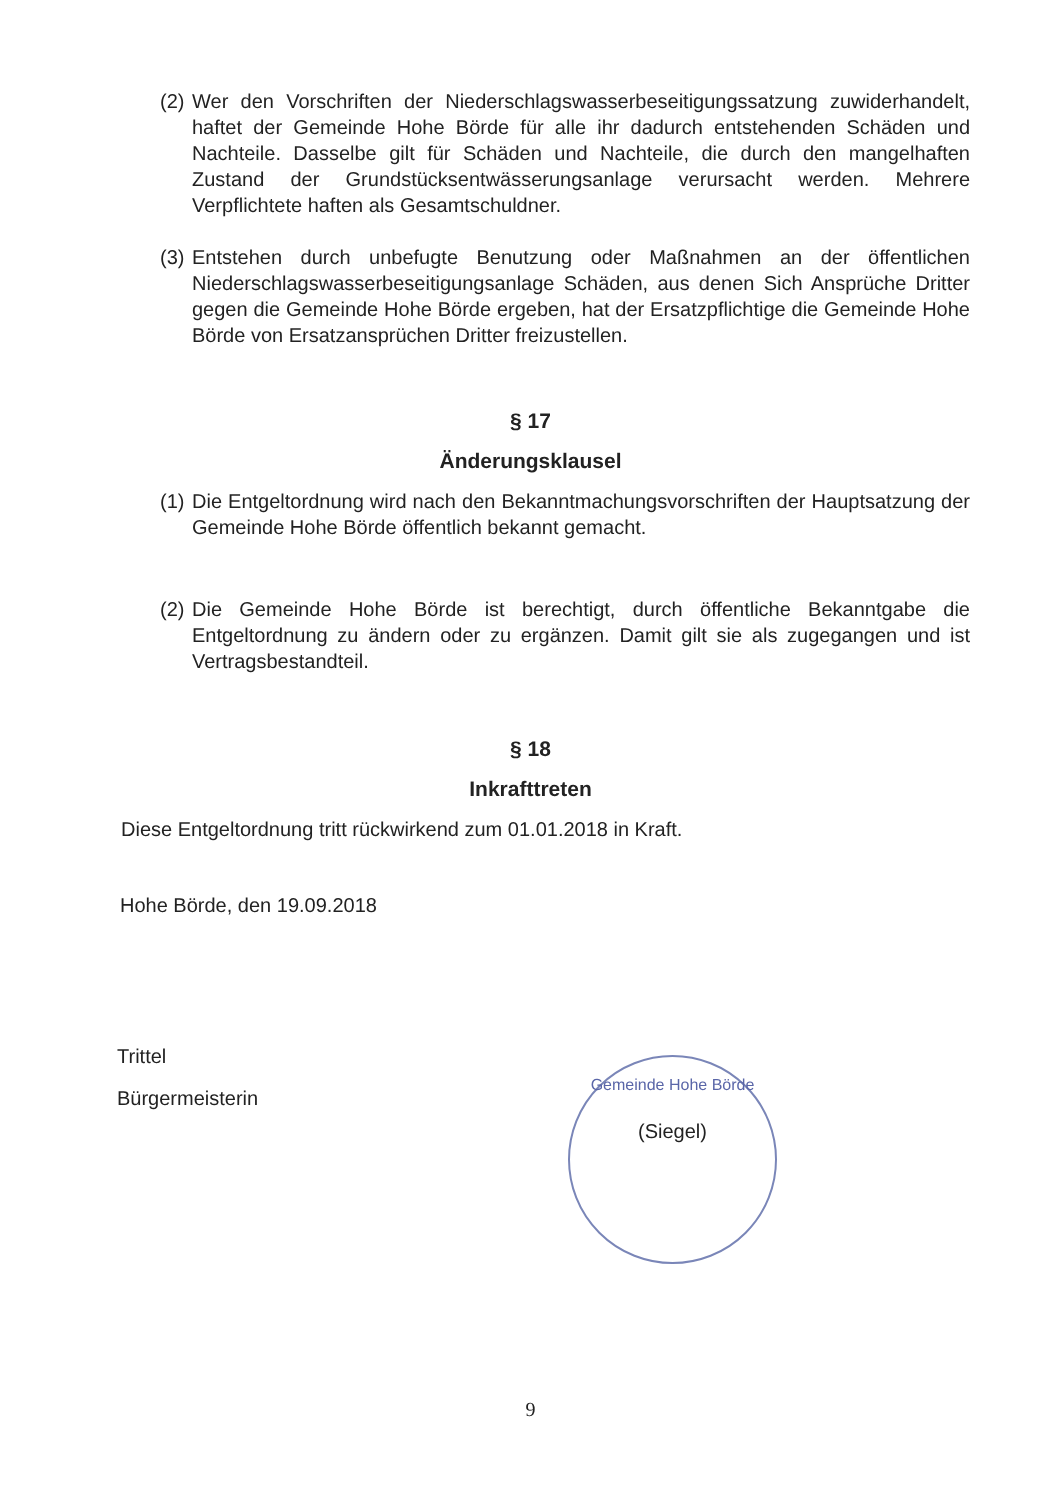(2)
Wer den Vorschriften der Niederschlagswasserbeseitigungssatzung zuwiderhandelt, haftet der Gemeinde Hohe Börde für alle ihr dadurch entstehenden Schäden und Nachteile. Dasselbe gilt für Schäden und Nachteile, die durch den mangelhaften Zustand der Grundstücksentwässerungsanlage verursacht werden. Mehrere Verpflichtete haften als Gesamtschuldner.
(3)
Entstehen durch unbefugte Benutzung oder Maßnahmen an der öffentlichen Niederschlagswasserbeseitigungsanlage Schäden, aus denen Sich Ansprüche Dritter gegen die Gemeinde Hohe Börde ergeben, hat der Ersatzpflichtige die Gemeinde Hohe Börde von Ersatzansprüchen Dritter freizustellen.
§ 17
Änderungsklausel
(1)
Die Entgeltordnung wird nach den Bekanntmachungsvorschriften der Hauptsatzung der Gemeinde Hohe Börde öffentlich bekannt gemacht.
(2)
Die Gemeinde Hohe Börde ist berechtigt, durch öffentliche Bekanntgabe die Entgeltordnung zu ändern oder zu ergänzen. Damit gilt sie als zugegangen und ist Vertragsbestandteil.
§ 18
Inkrafttreten
Diese Entgeltordnung tritt rückwirkend zum 01.01.2018 in Kraft.
Hohe Börde, den 19.09.2018
Trittel
Bürgermeisterin
Gemeinde Hohe Börde
(Siegel)
9